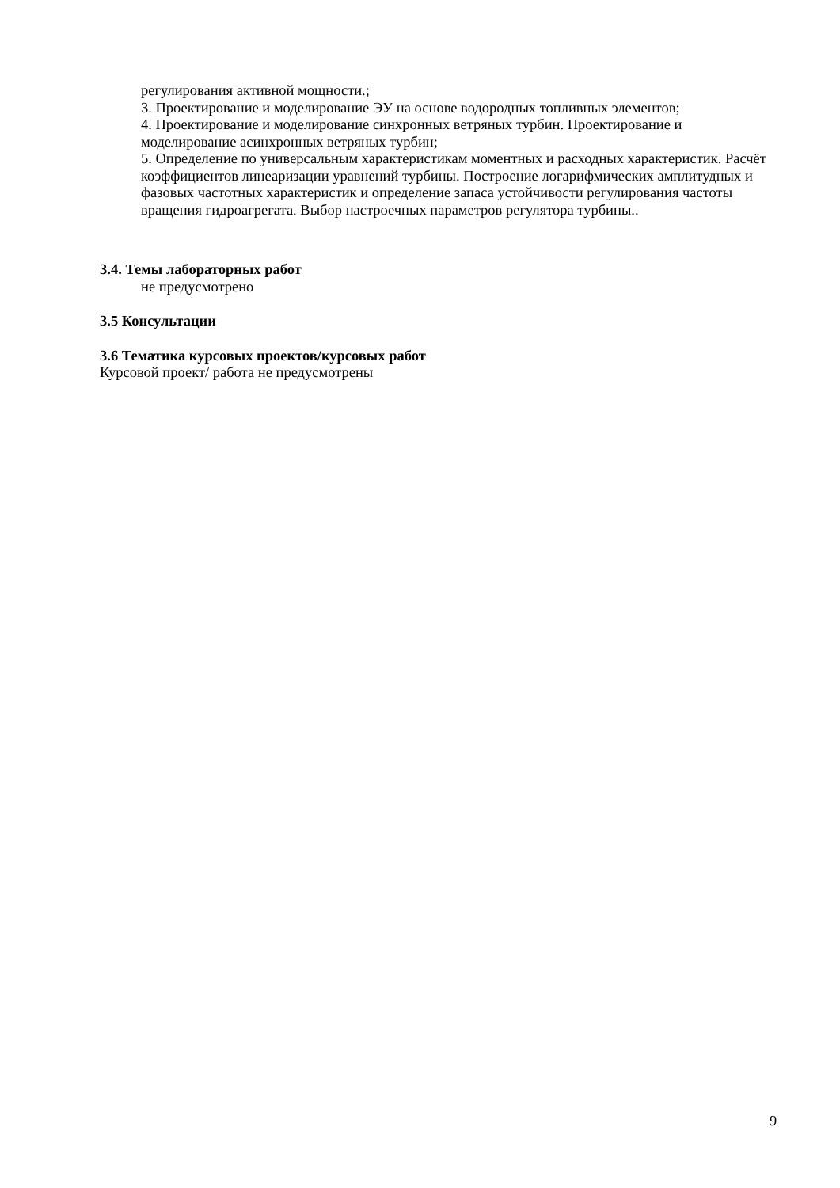регулирования активной мощности.;
3. Проектирование и моделирование ЭУ на основе водородных топливных элементов;
4. Проектирование и моделирование синхронных ветряных турбин. Проектирование и моделирование асинхронных ветряных турбин;
5. Определение по универсальным характеристикам моментных и расходных характеристик. Расчёт коэффициентов линеаризации уравнений турбины. Построение логарифмических амплитудных и фазовых частотных характеристик и определение запаса устойчивости регулирования частоты вращения гидроагрегата. Выбор настроечных параметров регулятора турбины..
3.4. Темы лабораторных работ
не предусмотрено
3.5 Консультации
3.6 Тематика курсовых проектов/курсовых работ
Курсовой проект/ работа не предусмотрены
9